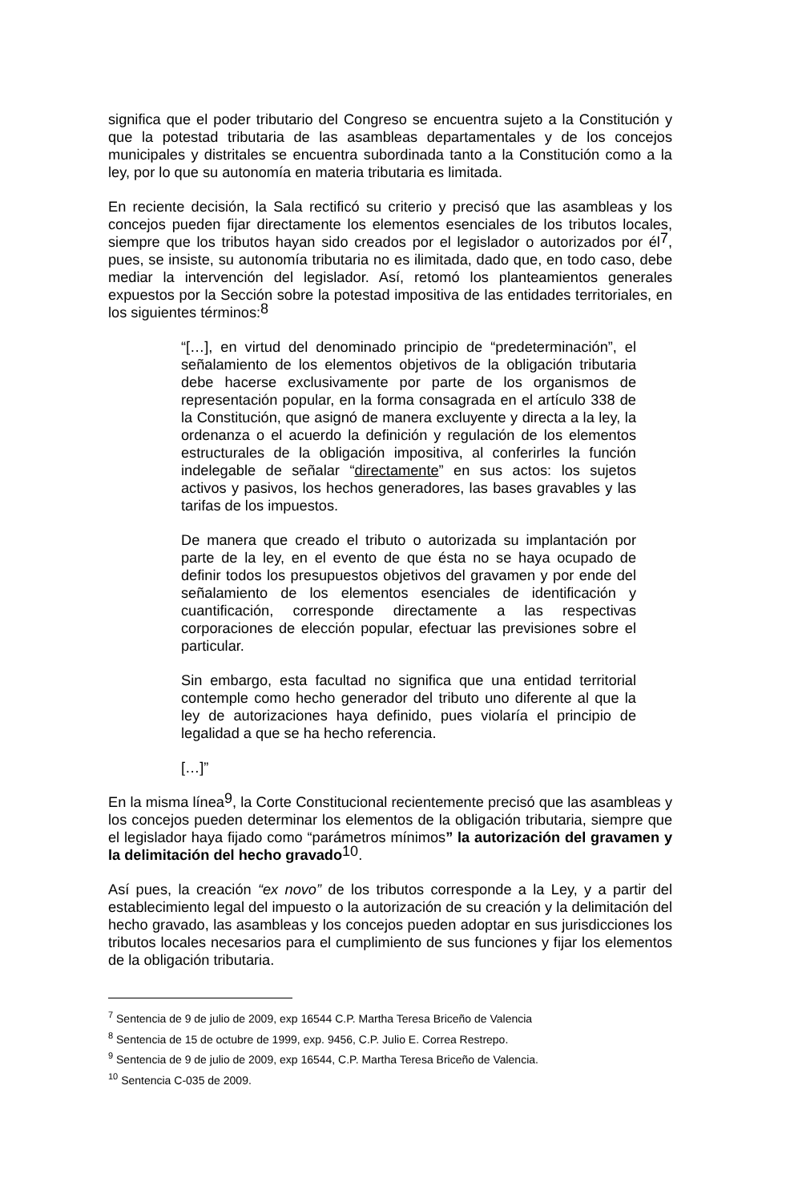significa que el poder tributario del Congreso se encuentra sujeto a la Constitución y que la potestad tributaria de las asambleas departamentales y de los concejos municipales y distritales se encuentra subordinada tanto a la Constitución como a la ley, por lo que su autonomía en materia tributaria es limitada.
En reciente decisión, la Sala rectificó su criterio y precisó que las asambleas y los concejos pueden fijar directamente los elementos esenciales de los tributos locales, siempre que los tributos hayan sido creados por el legislador o autorizados por él<sup>7</sup>, pues, se insiste, su autonomía tributaria no es ilimitada, dado que, en todo caso, debe mediar la intervención del legislador. Así, retomó los planteamientos generales expuestos por la Sección sobre la potestad impositiva de las entidades territoriales, en los siguientes términos:<sup>8</sup>
“[…], en virtud del denominado principio de “predeterminación”, el señalamiento de los elementos objetivos de la obligación tributaria debe hacerse exclusivamente por parte de los organismos de representación popular, en la forma consagrada en el artículo 338 de la Constitución, que asignó de manera excluyente y directa a la ley, la ordenanza o el acuerdo la definición y regulación de los elementos estructurales de la obligación impositiva, al conferirles la función indelegable de señalar “directamente” en sus actos: los sujetos activos y pasivos, los hechos generadores, las bases gravables y las tarifas de los impuestos.
De manera que creado el tributo o autorizada su implantación por parte de la ley, en el evento de que ésta no se haya ocupado de definir todos los presupuestos objetivos del gravamen y por ende del señalamiento de los elementos esenciales de identificación y cuantificación, corresponde directamente a las respectivas corporaciones de elección popular, efectuar las previsiones sobre el particular.
Sin embargo, esta facultad no significa que una entidad territorial contemple como hecho generador del tributo uno diferente al que la ley de autorizaciones haya definido, pues violaría el principio de legalidad a que se ha hecho referencia.
[…]”
En la misma línea<sup>9</sup>, la Corte Constitucional recientemente precisó que las asambleas y los concejos pueden determinar los elementos de la obligación tributaria, siempre que el legislador haya fijado como “parámetros mínimos” la autorización del gravamen y la delimitación del hecho gravado<sup>10</sup>.
Así pues, la creación “ex novo” de los tributos corresponde a la Ley, y a partir del establecimiento legal del impuesto o la autorización de su creación y la delimitación del hecho gravado, las asambleas y los concejos pueden adoptar en sus jurisdicciones los tributos locales necesarios para el cumplimiento de sus funciones y fijar los elementos de la obligación tributaria.
<sup>7</sup> Sentencia de 9 de julio de 2009, exp 16544 C.P. Martha Teresa Briceño de Valencia
<sup>8</sup> Sentencia de 15 de octubre de 1999, exp. 9456, C.P. Julio E. Correa Restrepo.
<sup>9</sup> Sentencia de 9 de julio de 2009, exp 16544, C.P. Martha Teresa Briceño de Valencia.
<sup>10</sup> Sentencia C-035 de 2009.